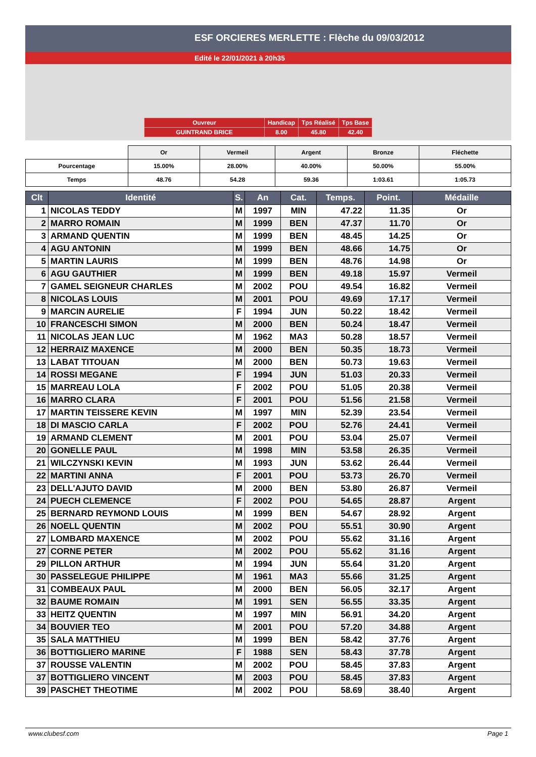ESF ORCIERES MERLETTE : Flèche du 09/03/2012
Edité le 22/01/2021 à 20h35
| Ouvreur | Handicap | Tps Réalisé | Tps Base |
| GUINTRAND BRICE | 8.00 | 45.80 | 42.40 |
| | Or | Vermeil | Argent | Bronze | Fléchette |
| Pourcentage | 15.00% | 28.00% | 40.00% | 50.00% | 55.00% |
| Temps | 48.76 | 54.28 | 59.36 | 1:03.61 | 1:05.73 |
| Clt | Identité | S. | An | Cat. | Temps. | Point. | Médaille |
| --- | --- | --- | --- | --- | --- | --- | --- |
| 1 | NICOLAS TEDDY | M | 1997 | MIN | 47.22 | 11.35 | Or |
| 2 | MARRO ROMAIN | M | 1999 | BEN | 47.37 | 11.70 | Or |
| 3 | ARMAND QUENTIN | M | 1999 | BEN | 48.45 | 14.25 | Or |
| 4 | AGU ANTONIN | M | 1999 | BEN | 48.66 | 14.75 | Or |
| 5 | MARTIN LAURIS | M | 1999 | BEN | 48.76 | 14.98 | Or |
| 6 | AGU GAUTHIER | M | 1999 | BEN | 49.18 | 15.97 | Vermeil |
| 7 | GAMEL SEIGNEUR CHARLES | M | 2002 | POU | 49.54 | 16.82 | Vermeil |
| 8 | NICOLAS LOUIS | M | 2001 | POU | 49.69 | 17.17 | Vermeil |
| 9 | MARCIN AURELIE | F | 1994 | JUN | 50.22 | 18.42 | Vermeil |
| 10 | FRANCESCHI SIMON | M | 2000 | BEN | 50.24 | 18.47 | Vermeil |
| 11 | NICOLAS JEAN LUC | M | 1962 | MA3 | 50.28 | 18.57 | Vermeil |
| 12 | HERRAIZ MAXENCE | M | 2000 | BEN | 50.35 | 18.73 | Vermeil |
| 13 | LABAT TITOUAN | M | 2000 | BEN | 50.73 | 19.63 | Vermeil |
| 14 | ROSSI MEGANE | F | 1994 | JUN | 51.03 | 20.33 | Vermeil |
| 15 | MARREAU LOLA | F | 2002 | POU | 51.05 | 20.38 | Vermeil |
| 16 | MARRO CLARA | F | 2001 | POU | 51.56 | 21.58 | Vermeil |
| 17 | MARTIN TEISSERE KEVIN | M | 1997 | MIN | 52.39 | 23.54 | Vermeil |
| 18 | DI MASCIO CARLA | F | 2002 | POU | 52.76 | 24.41 | Vermeil |
| 19 | ARMAND CLEMENT | M | 2001 | POU | 53.04 | 25.07 | Vermeil |
| 20 | GONELLE PAUL | M | 1998 | MIN | 53.58 | 26.35 | Vermeil |
| 21 | WILCZYNSKI KEVIN | M | 1993 | JUN | 53.62 | 26.44 | Vermeil |
| 22 | MARTINI ANNA | F | 2001 | POU | 53.73 | 26.70 | Vermeil |
| 23 | DELL'AJUTO DAVID | M | 2000 | BEN | 53.80 | 26.87 | Vermeil |
| 24 | PUECH CLEMENCE | F | 2002 | POU | 54.65 | 28.87 | Argent |
| 25 | BERNARD REYMOND LOUIS | M | 1999 | BEN | 54.67 | 28.92 | Argent |
| 26 | NOELL QUENTIN | M | 2002 | POU | 55.51 | 30.90 | Argent |
| 27 | LOMBARD MAXENCE | M | 2002 | POU | 55.62 | 31.16 | Argent |
| 27 | CORNE PETER | M | 2002 | POU | 55.62 | 31.16 | Argent |
| 29 | PILLON ARTHUR | M | 1994 | JUN | 55.64 | 31.20 | Argent |
| 30 | PASSELEGUE PHILIPPE | M | 1961 | MA3 | 55.66 | 31.25 | Argent |
| 31 | COMBEAUX PAUL | M | 2000 | BEN | 56.05 | 32.17 | Argent |
| 32 | BAUME ROMAIN | M | 1991 | SEN | 56.55 | 33.35 | Argent |
| 33 | HEITZ QUENTIN | M | 1997 | MIN | 56.91 | 34.20 | Argent |
| 34 | BOUVIER TEO | M | 2001 | POU | 57.20 | 34.88 | Argent |
| 35 | SALA MATTHIEU | M | 1999 | BEN | 58.42 | 37.76 | Argent |
| 36 | BOTTIGLIERO MARINE | F | 1988 | SEN | 58.43 | 37.78 | Argent |
| 37 | ROUSSE VALENTIN | M | 2002 | POU | 58.45 | 37.83 | Argent |
| 37 | BOTTIGLIERO VINCENT | M | 2003 | POU | 58.45 | 37.83 | Argent |
| 39 | PASCHET THEOTIME | M | 2002 | POU | 58.69 | 38.40 | Argent |
www.clubesf.com Page 1